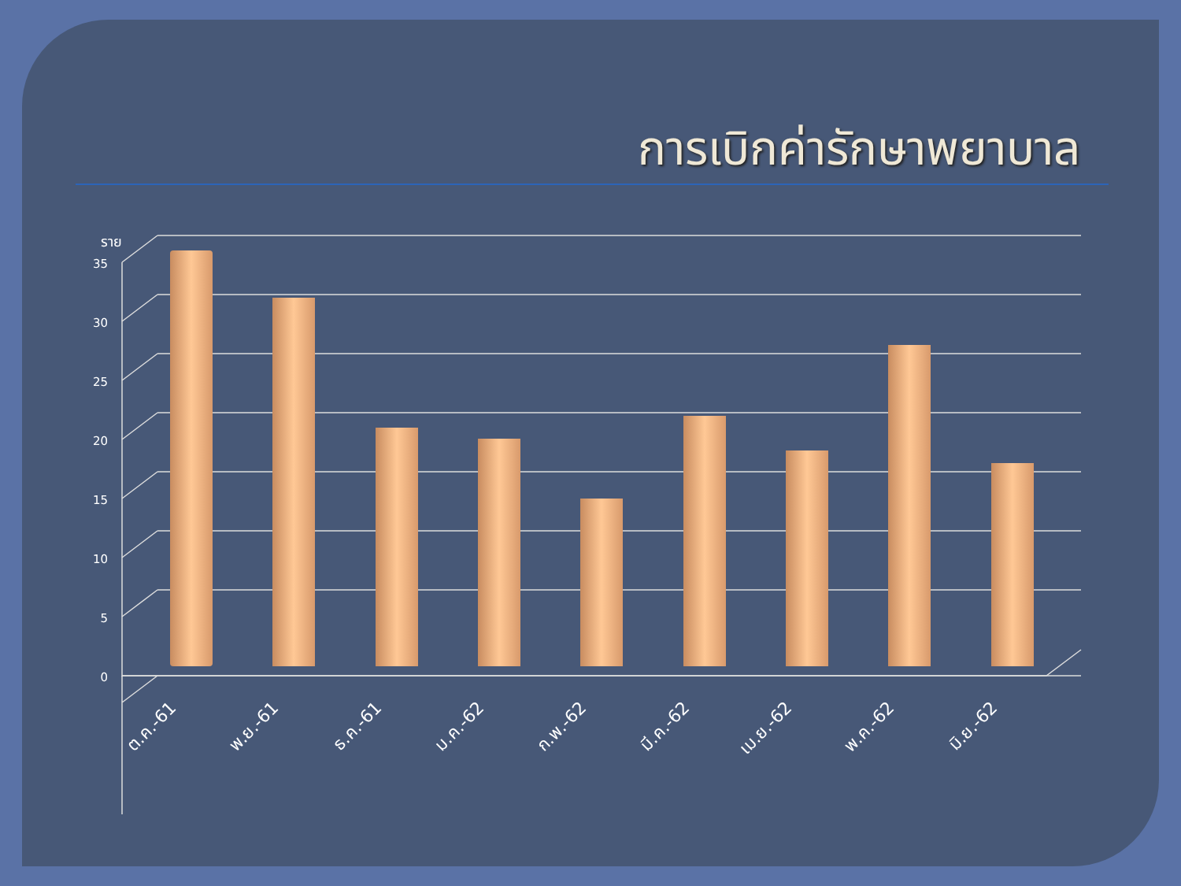การเบิกค่ารักษาพยาบาล
35
30
25
20
15
10
5
0
ราย
ต.ค.-61
พ.ย.-61
ธ.ค.-61
ม.ค.-62
ก.พ.-62
มี.ค.-62
เม.ย.-62
พ.ค.-62
มิ.ย.-62